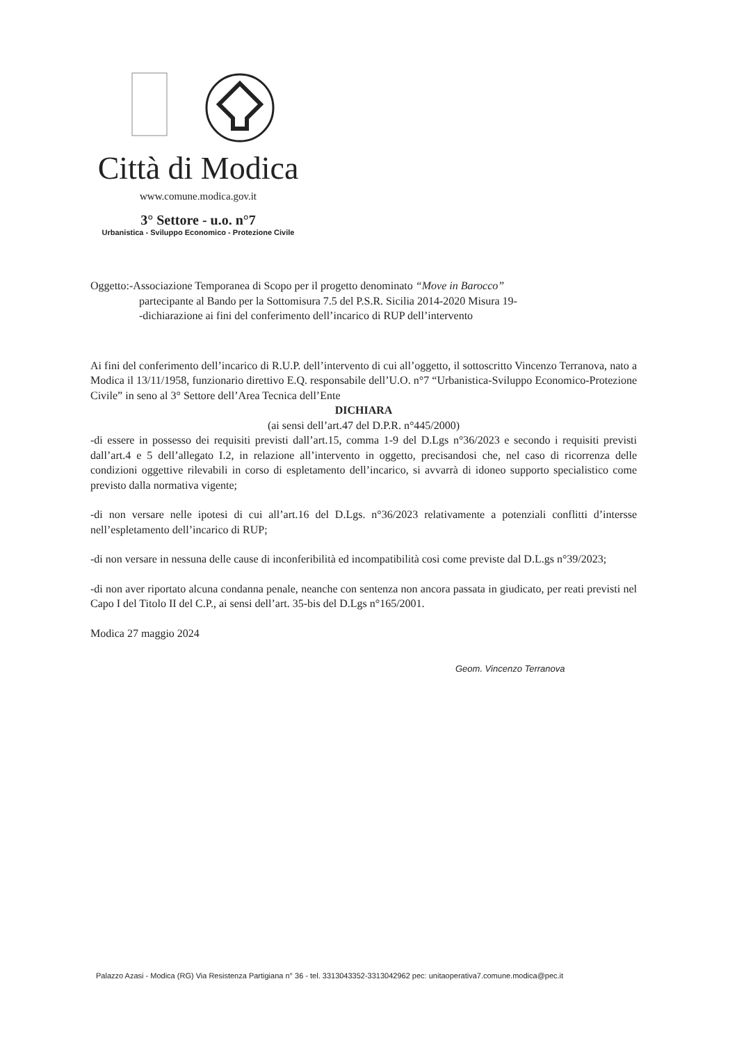Città di Modica
www.comune.modica.gov.it
3° Settore - u.o. n°7
Urbanistica - Sviluppo Economico - Protezione Civile
Oggetto:-Associazione Temporanea di Scopo per il progetto denominato “Move in Barocco”
partecipante al Bando per la Sottomisura 7.5 del P.S.R. Sicilia 2014-2020 Misura 19-
-dichiarazione ai fini del conferimento dell’incarico di RUP dell’intervento
Ai fini del conferimento dell’incarico di R.U.P. dell’intervento di cui all’oggetto, il sottoscritto Vincenzo Terranova, nato a Modica il 13/11/1958, funzionario direttivo E.Q. responsabile dell’U.O. n°7 “Urbanistica-Sviluppo Economico-Protezione Civile” in seno al 3° Settore dell’Area Tecnica dell’Ente
DICHIARA
(ai sensi dell’art.47 del D.P.R. n°445/2000)
-di essere in possesso dei requisiti previsti dall’art.15, comma 1-9 del D.Lgs n°36/2023 e secondo i requisiti previsti dall’art.4 e 5 dell’allegato I.2, in relazione all’intervento in oggetto, precisandosi che, nel caso di ricorrenza delle condizioni oggettive rilevabili in corso di espletamento dell’incarico, si avvarrà di idoneo supporto specialistico come previsto dalla normativa vigente;
-di non versare nelle ipotesi di cui all’art.16 del D.Lgs. n°36/2023 relativamente a potenziali conflitti d’intersse nell’espletamento dell’incarico di RUP;
-di non versare in nessuna delle cause di inconferibilità ed incompatibilità cosi come previste dal D.L.gs n°39/2023;
-di non aver riportato alcuna condanna penale, neanche con sentenza non ancora passata in giudicato, per reati previsti nel Capo I del Titolo II del C.P., ai sensi dell’art. 35-bis del D.Lgs n°165/2001.
Modica 27 maggio 2024
Geom. Vincenzo Terranova
Palazzo Azasi - Modica (RG) Via Resistenza Partigiana n° 36 - tel. 3313043352-3313042962 pec: unitaoperativa7.comune.modica@pec.it